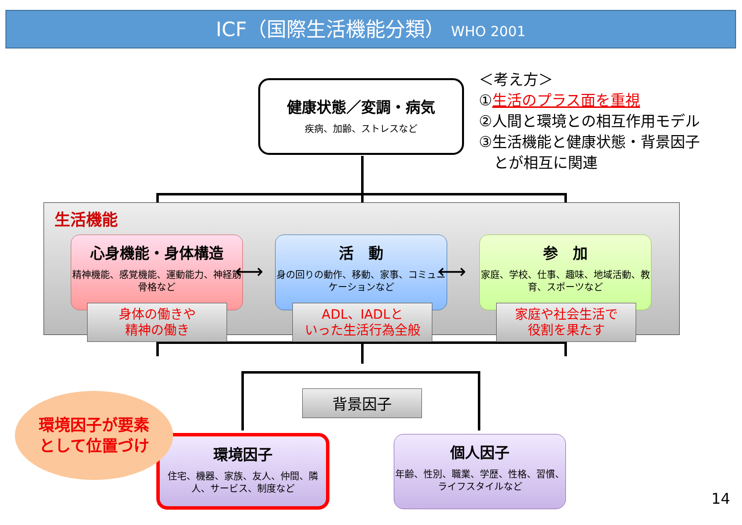ICF（国際生活機能分類） WHO 2001
健康状態／変調・病気
疾病、加齢、ストレスなど
＜考え方＞
①生活のプラス面を重視
②人間と環境との相互作用モデル
③生活機能と健康状態・背景因子
　とが相互に関連
生活機能
心身機能・身体構造
精神機能、感覚機能、運動能力、神経筋骨格など
活　動
身の回りの動作、移動、家事、コミュニケーションなど
参　加
家庭、学校、仕事、趣味、地域活動、教育、スポーツなど
身体の働きや
精神の働き
ADL、IADLと
いった生活行為全般
家庭や社会生活で
役割を果たす
⟷ ⟷
背景因子
環境因子
住宅、機器、家族、友人、仲間、隣人、サービス、制度など
個人因子
年齢、性別、職業、学歴、性格、習慣、ライフスタイルなど
環境因子が要素
として位置づけ
14